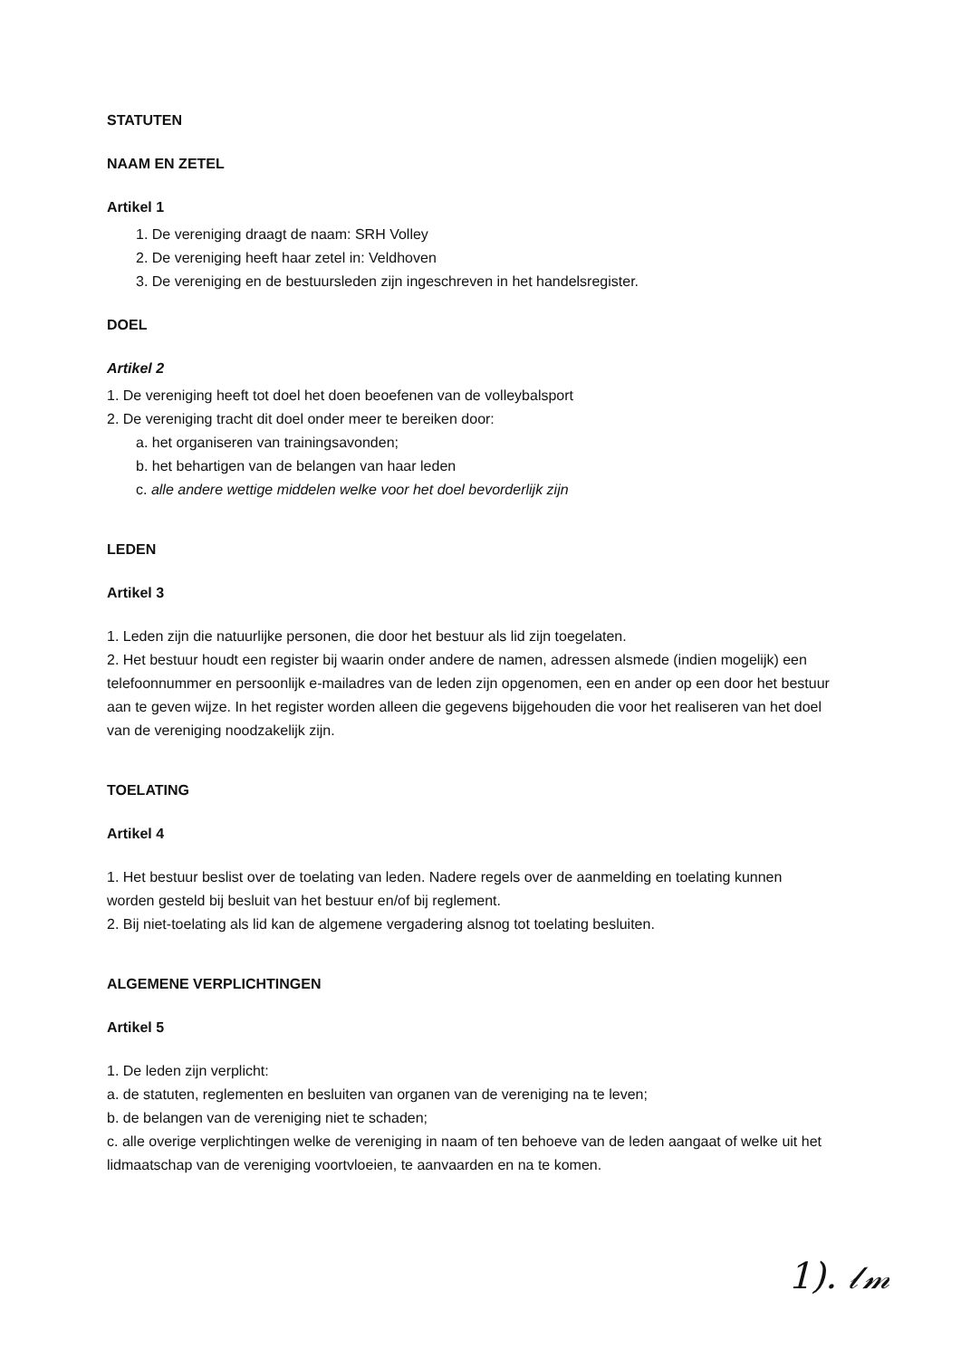STATUTEN
NAAM EN ZETEL
Artikel 1
1. De vereniging draagt de naam: SRH Volley
2. De vereniging heeft haar zetel in: Veldhoven
3. De vereniging en de bestuursleden zijn ingeschreven in het handelsregister.
DOEL
Artikel 2
1. De vereniging heeft tot doel het doen beoefenen van de volleybalsport
2. De vereniging tracht dit doel onder meer te bereiken door:
a. het organiseren van trainingsavonden;
b. het behartigen van de belangen van haar leden
c. alle andere wettige middelen welke voor het doel bevorderlijk zijn
LEDEN
Artikel 3
1. Leden zijn die natuurlijke personen, die door het bestuur als lid zijn toegelaten.
2. Het bestuur houdt een register bij waarin onder andere de namen, adressen alsmede (indien mogelijk) een telefoonnummer en persoonlijk e-mailadres van de leden zijn opgenomen, een en ander op een door het bestuur aan te geven wijze. In het register worden alleen die gegevens bijgehouden die voor het realiseren van het doel van de vereniging noodzakelijk zijn.
TOELATING
Artikel 4
1. Het bestuur beslist over de toelating van leden. Nadere regels over de aanmelding en toelating kunnen worden gesteld bij besluit van het bestuur en/of bij reglement.
2. Bij niet-toelating als lid kan de algemene vergadering alsnog tot toelating besluiten.
ALGEMENE VERPLICHTINGEN
Artikel 5
1. De leden zijn verplicht:
a. de statuten, reglementen en besluiten van organen van de vereniging na te leven;
b. de belangen van de vereniging niet te schaden;
c. alle overige verplichtingen welke de vereniging in naam of ten behoeve van de leden aangaat of welke uit het lidmaatschap van de vereniging voortvloeien, te aanvaarden en na te komen.
1). 𝓁𝓂